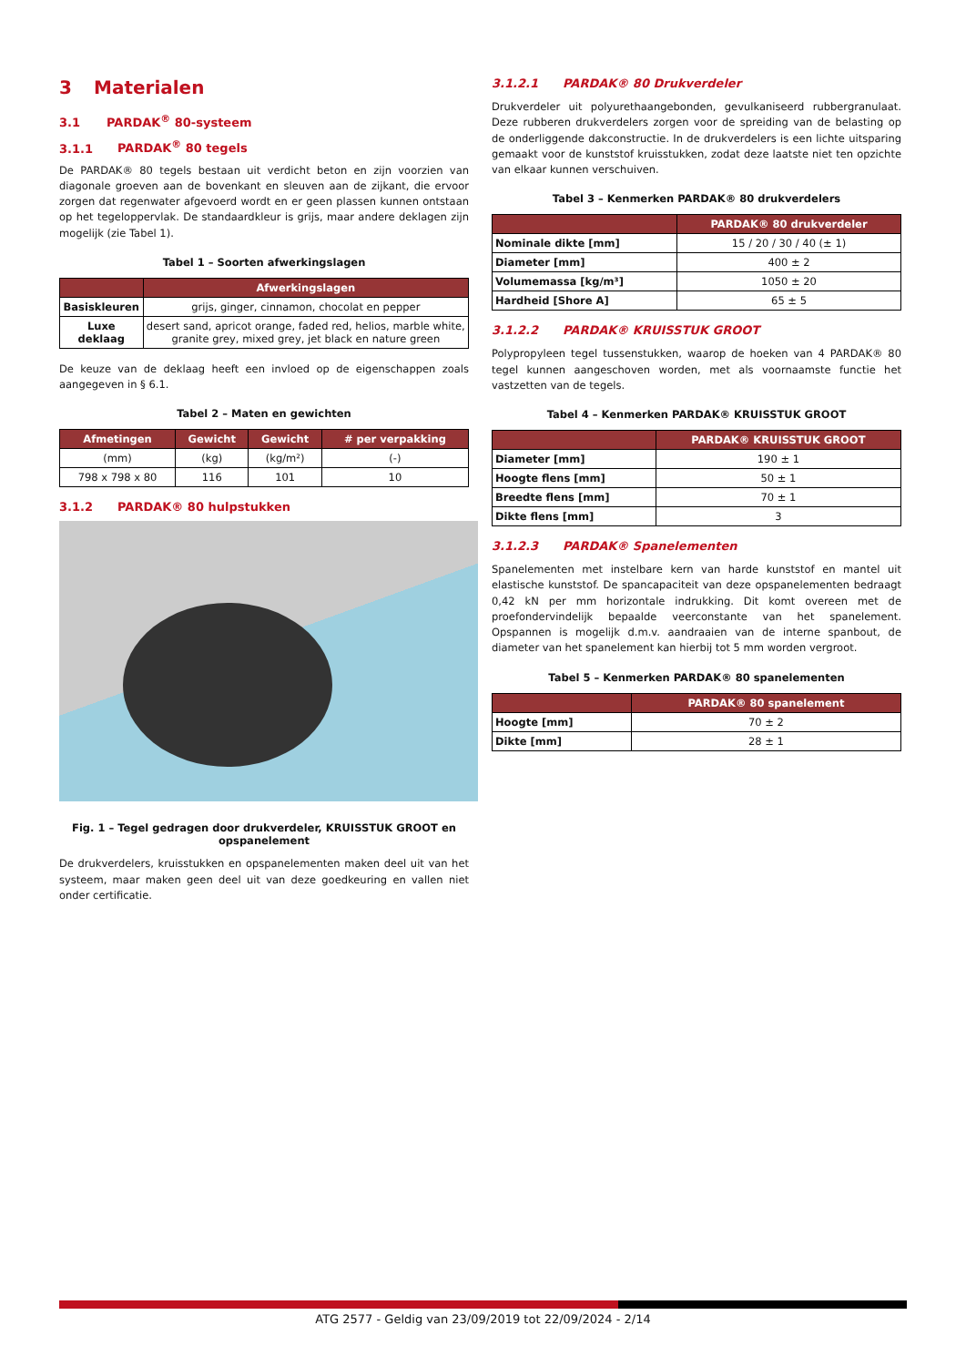3 Materialen
3.1 PARDAK<sup>®</sup> 80-systeem
3.1.1 PARDAK<sup>®</sup> 80 tegels
De PARDAK® 80 tegels bestaan uit verdicht beton en zijn voorzien van diagonale groeven aan de bovenkant en sleuven aan de zijkant, die ervoor zorgen dat regenwater afgevoerd wordt en er geen plassen kunnen ontstaan op het tegeloppervlak. De standaardkleur is grijs, maar andere deklagen zijn mogelijk (zie Tabel 1).
Tabel 1 – Soorten afwerkingslagen
| | Afwerkingslagen |
| --- | --- |
| Basiskleuren | grijs, ginger, cinnamon, chocolat en pepper |
| Luxe deklaag | desert sand, apricot orange, faded red, helios, marble white, granite grey, mixed grey, jet black en nature green |
De keuze van de deklaag heeft een invloed op de eigenschappen zoals aangegeven in § 6.1.
Tabel 2 – Maten en gewichten
| Afmetingen | Gewicht | Gewicht | # per verpakking |
| --- | --- | --- | --- |
| (mm) | (kg) | (kg/m²) | (-) |
| 798 x 798 x 80 | 116 | 101 | 10 |
3.1.2 PARDAK® 80 hulpstukken
Fig. 1 – Tegel gedragen door drukverdeler, KRUISSTUK GROOT en opspanelement
De drukverdelers, kruisstukken en opspanelementen maken deel uit van het systeem, maar maken geen deel uit van deze goedkeuring en vallen niet onder certificatie.
3.1.2.1 PARDAK® 80 Drukverdeler
Drukverdeler uit polyurethaangebonden, gevulkaniseerd rubbergranulaat. Deze rubberen drukverdelers zorgen voor de spreiding van de belasting op de onderliggende dakconstructie. In de drukverdelers is een lichte uitsparing gemaakt voor de kunststof kruisstukken, zodat deze laatste niet ten opzichte van elkaar kunnen verschuiven.
Tabel 3 – Kenmerken PARDAK® 80 drukverdelers
| | PARDAK® 80 drukverdeler |
| --- | --- |
| Nominale dikte [mm] | 15 / 20 / 30 / 40 (± 1) |
| Diameter [mm] | 400 ± 2 |
| Volumemassa [kg/m³] | 1050 ± 20 |
| Hardheid [Shore A] | 65 ± 5 |
3.1.2.2 PARDAK® KRUISSTUK GROOT
Polypropyleen tegel tussenstukken, waarop de hoeken van 4 PARDAK® 80 tegel kunnen aangeschoven worden, met als voornaamste functie het vastzetten van de tegels.
Tabel 4 – Kenmerken PARDAK® KRUISSTUK GROOT
| | PARDAK® KRUISSTUK GROOT |
| --- | --- |
| Diameter [mm] | 190 ± 1 |
| Hoogte flens [mm] | 50 ± 1 |
| Breedte flens [mm] | 70 ± 1 |
| Dikte flens [mm] | 3 |
3.1.2.3 PARDAK® Spanelementen
Spanelementen met instelbare kern van harde kunststof en mantel uit elastische kunststof. De spancapaciteit van deze opspanelementen bedraagt 0,42 kN per mm horizontale indrukking. Dit komt overeen met de proefondervindelijk bepaalde veerconstante van het spanelement. Opspannen is mogelijk d.m.v. aandraaien van de interne spanbout, de diameter van het spanelement kan hierbij tot 5 mm worden vergroot.
Tabel 5 – Kenmerken PARDAK® 80 spanelementen
| | PARDAK® 80 spanelement |
| --- | --- |
| Hoogte [mm] | 70 ± 2 |
| Dikte [mm] | 28 ± 1 |
ATG 2577 - Geldig van 23/09/2019 tot 22/09/2024 - 2/14